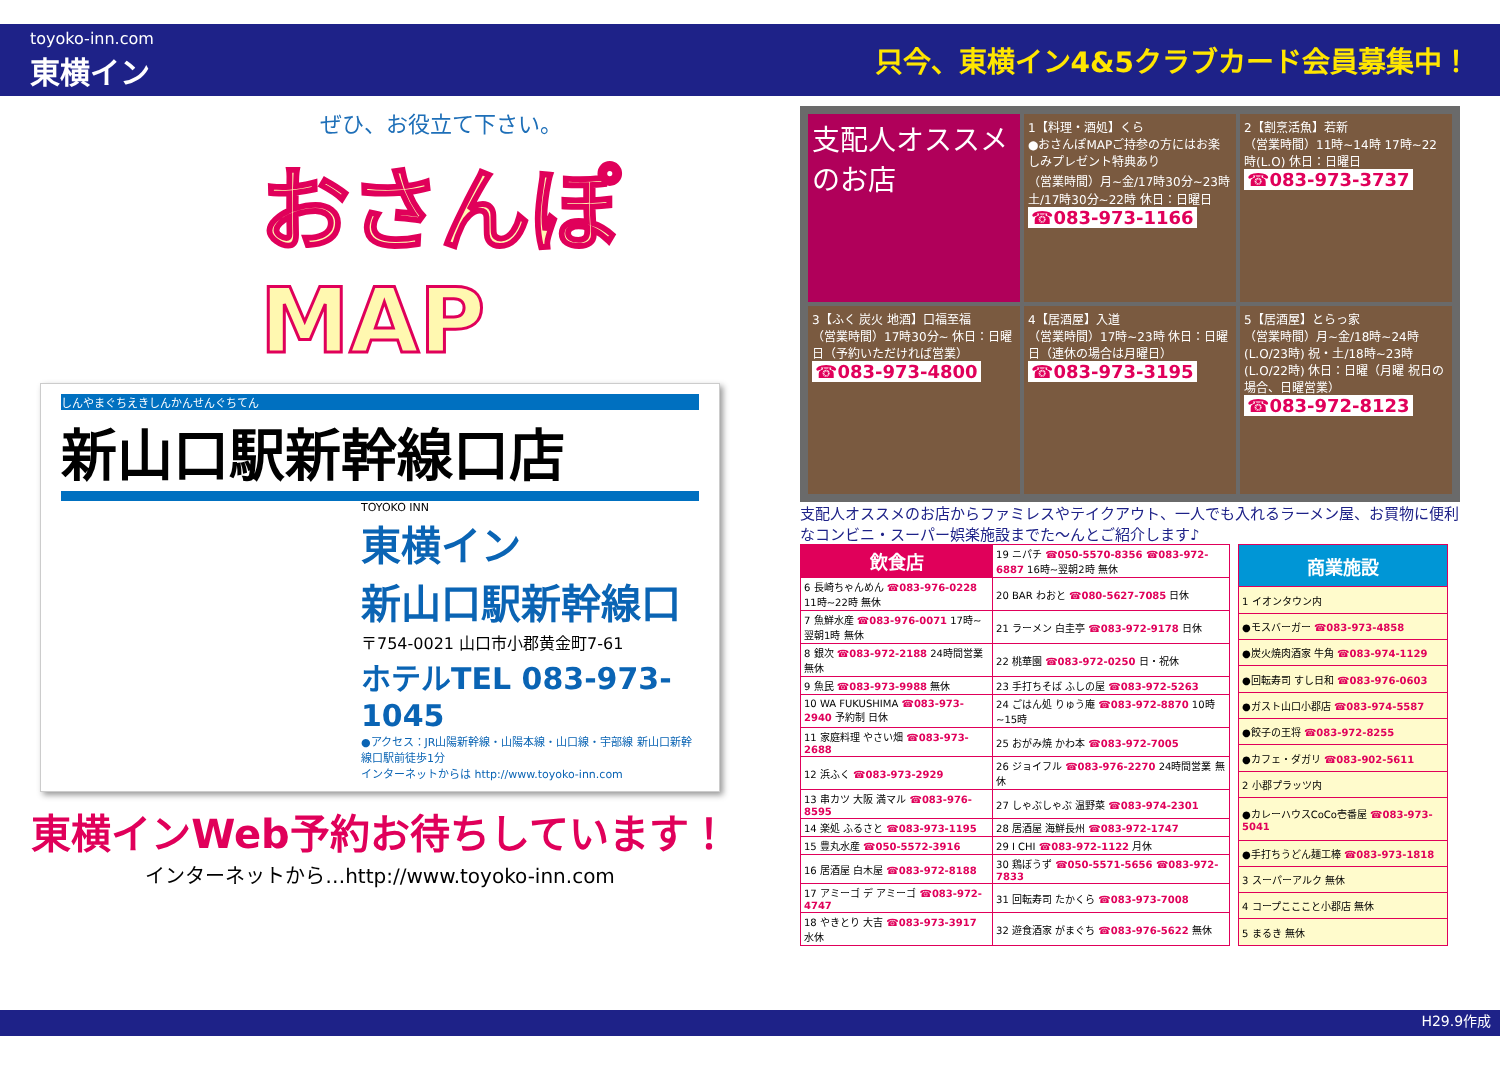toyoko-inn.com
東横イン
只今、東横イン4&5クラブカード会員募集中！
ぜひ、お役立て下さい。
おさんぽ
MAP
しんやまぐちえきしんかんせんぐちてん
新山口駅新幹線口店
TOYOKO INN
東横イン
新山口駅新幹線口
〒754-0021 山口市小郡黄金町7-61
ホテルTEL 083-973-1045
●アクセス：JR山陽新幹線・山陽本線・山口線・宇部線 新山口新幹線口駅前徒歩1分
インターネットからは http://www.toyoko-inn.com
東横インWeb予約お待ちしています！
インターネットから…http://www.toyoko-inn.com
支配人オススメのお店
1【料理・酒処】くら
●おさんぽMAPご持参の方にはお楽しみプレゼント特典あり
（営業時間）月~金/17時30分~23時 土/17時30分~22時 休日：日曜日
☎083-973-1166
2【割烹活魚】若新
（営業時間）11時~14時 17時~22時(L.O) 休日：日曜日
☎083-973-3737
3【ふく 炭火 地酒】口福至福
（営業時間）17時30分~ 休日：日曜日（予約いただければ営業）
☎083-973-4800
4【居酒屋】入道
（営業時間）17時~23時 休日：日曜日（連休の場合は月曜日）
☎083-973-3195
5【居酒屋】とらっ家
（営業時間）月~金/18時~24時(L.O/23時) 祝・土/18時~23時(L.O/22時) 休日：日曜（月曜 祝日の場合、日曜営業）
☎083-972-8123
支配人オススメのお店からファミレスやテイクアウト、一人でも入れるラーメン屋、お買物に便利なコンビニ・スーパー娯楽施設までた〜んとご紹介します♪
| 飲食店 | 19 ニパチ ☎050-5570-8356 ☎083-972-6887 16時~翌朝2時 無休 |
| 6 長崎ちゃんめん ☎083-976-0228 11時~22時 無休 | 20 BAR わおと ☎080-5627-7085 日休 |
| 7 魚鮮水産 ☎083-976-0071 17時~翌朝1時 無休 | 21 ラーメン 白圭亭 ☎083-972-9178 日休 |
| 8 銀次 ☎083-972-2188 24時間営業 無休 | 22 桃華園 ☎083-972-0250 日・祝休 |
| 9 魚民 ☎083-973-9988 無休 | 23 手打ちそば ふしの屋 ☎083-972-5263 |
| 10 WA FUKUSHIMA ☎083-973-2940 予約制 日休 | 24 ごはん処 りゅう庵 ☎083-972-8870 10時~15時 |
| 11 家庭料理 やさい畑 ☎083-973-2688 | 25 おがみ焼 かわ本 ☎083-972-7005 |
| 12 浜ふく ☎083-973-2929 | 26 ジョイフル ☎083-976-2270 24時間営業 無休 |
| 13 串カツ 大阪 満マル ☎083-976-8595 | 27 しゃぶしゃぶ 温野菜 ☎083-974-2301 |
| 14 楽処 ふるさと ☎083-973-1195 | 28 居酒屋 海鮮長州 ☎083-972-1747 |
| 15 豊丸水産 ☎050-5572-3916 | 29 I CHI ☎083-972-1122 月休 |
| 16 居酒屋 白木屋 ☎083-972-8188 | 30 鶏ぼうず ☎050-5571-5656 ☎083-972-7833 |
| 17 アミーゴ デ アミーゴ ☎083-972-4747 | 31 回転寿司 たかくら ☎083-973-7008 |
| 18 やきとり 大吉 ☎083-973-3917 水休 | 32 遊食酒家 がまぐち ☎083-976-5622 無休 |
| 商業施設 |
| --- |
| 1 イオンタウン内 |
| ●モスバーガー ☎083-973-4858 |
| ●炭火焼肉酒家 牛角 ☎083-974-1129 |
| ●回転寿司 すし日和 ☎083-976-0603 |
| ●ガスト山口小郡店 ☎083-974-5587 |
| ●餃子の王将 ☎083-972-8255 |
| ●カフェ・ダガリ ☎083-902-5611 |
| 2 小郡プラッツ内 |
| ●カレーハウスCoCo壱番屋 ☎083-973-5041 |
| ●手打ちうどん麺工棒 ☎083-973-1818 |
| 3 スーパーアルク 無休 |
| 4 コープこここと小郡店 無休 |
| 5 まるき 無休 |
H29.9作成